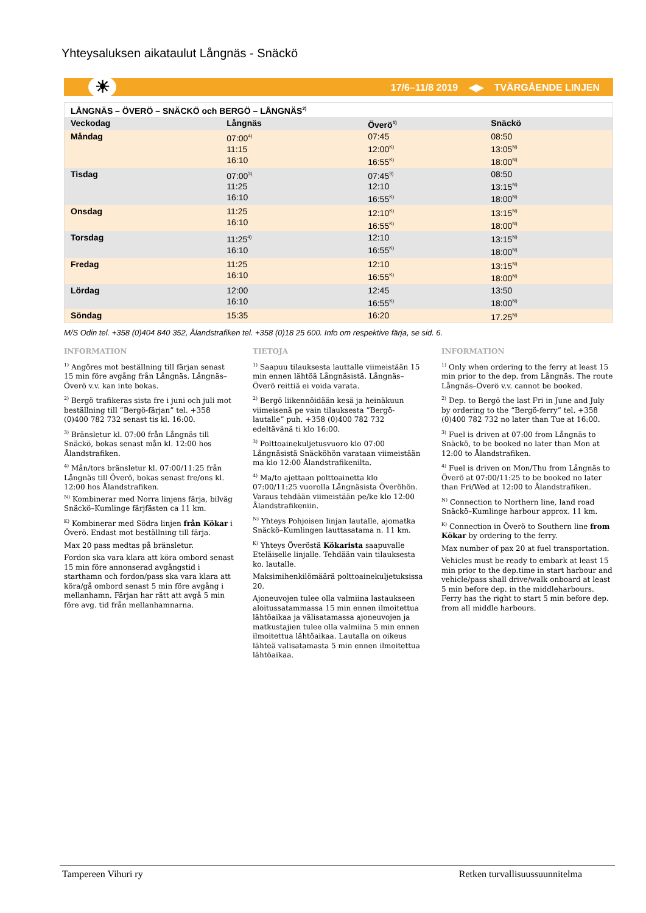Yhteysaluksen aikataulut Långnäs - Snäckö
☀ 17/6–11/8 2019 ◀▶ TVÄRGÅENDE LINJEN
| LÅNGNÄS – ÖVERÖ – SNÄCKÖ och BERGÖ – LÅNGNÄS<sup>2)</sup> | | | |
| --- | --- | --- | --- |
| Veckodag | Långnäs | Överö<sup>1)</sup> | Snäckö |
| Måndag | 07:00<sup>4)</sup> 11:15 16:10 | 07:45 12:00<sup>K)</sup> 16:55<sup>K)</sup> | 08:50 13:05<sup>N)</sup> 18:00<sup>N)</sup> |
| Tisdag | 07:00<sup>3)</sup> 11:25 16:10 | 07:45<sup>3)</sup> 12:10 16:55<sup>K)</sup> | 08:50 13:15<sup>N)</sup> 18:00<sup>N)</sup> |
| Onsdag | 11:25 16:10 | 12:10<sup>K)</sup> 16:55<sup>K)</sup> | 13:15<sup>N)</sup> 18:00<sup>N)</sup> |
| Torsdag | 11:25<sup>4)</sup> 16:10 | 12:10 16:55<sup>K)</sup> | 13:15<sup>N)</sup> 18:00<sup>N)</sup> |
| Fredag | 11:25 16:10 | 12:10 16:55<sup>K)</sup> | 13:15<sup>N)</sup> 18:00<sup>N)</sup> |
| Lördag | 12:00 16:10 | 12:45 16:55<sup>K)</sup> | 13:50 18:00<sup>N)</sup> |
| Söndag | 15:35 | 16:20 | 17.25<sup>N)</sup> |
M/S Odin tel. +358 (0)404 840 352, Ålandstrafiken tel. +358 (0)18 25 600. Info om respektive färja, se sid. 6.
INFORMATION
<sup>1)</sup> Angöres mot beställning till färjan senast 15 min före avgång från Långnäs. Långnäs–Överö v.v. kan inte bokas.
<sup>2)</sup> Bergö trafikeras sista fre i juni och juli mot beställning till ”Bergö-färjan” tel. +358 (0)400 782 732 senast tis kl. 16:00.
<sup>3)</sup> Bränsletur kl. 07:00 från Långnäs till Snäckö, bokas senast mån kl. 12:00 hos Ålandstrafiken.
<sup>4)</sup> Mån/tors bränsletur kl. 07:00/11:25 från Långnäs till Överö, bokas senast fre/ons kl. 12:00 hos Ålandstrafiken.
<sup>N)</sup> Kombinerar med Norra linjens färja, bilväg Snäckö–Kumlinge färjfästen ca 11 km.
<sup>K)</sup> Kombinerar med Södra linjen från Kökar i Överö. Endast mot beställning till färja.
Max 20 pass medtas på bränsletur.
Fordon ska vara klara att köra ombord senast 15 min före annonserad avgångstid i starthamn och fordon/pass ska vara klara att köra/gå ombord senast 5 min före avgång i mellanhamn. Färjan har rätt att avgå 5 min före avg. tid från mellanhamnarna.
TIETOJA
<sup>1)</sup> Saapuu tilauksesta lauttalle viimeistään 15 min ennen lähtöä Långnäsistä. Långnäs–Överö reittiä ei voida varata.
<sup>2)</sup> Bergö liikennöidään kesä ja heinäkuun viimeisenä pe vain tilauksesta ”Bergö-lautalle” puh. +358 (0)400 782 732 edeltävänä ti klo 16:00.
<sup>3)</sup> Polttoainekuljetusvuoro klo 07:00 Långnäsistä Snäcköhön varataan viimeistään ma klo 12:00 Ålandstrafikenilta.
<sup>4)</sup> Ma/to ajettaan polttoainetta klo 07:00/11:25 vuorolla Långnäsista Överöhön. Varaus tehdään viimeistään pe/ke klo 12:00 Ålandstrafikeniin.
<sup>N)</sup> Yhteys Pohjoisen linjan lautalle, ajomatka Snäckö–Kumlingen lauttasatama n. 11 km.
<sup>K)</sup> Yhteys Överöstä Kökarista saapuvalle Eteläiselle linjalle. Tehdään vain tilauksesta ko. lautalle.
Maksimihenkilömäärä polttoainekuljetuksissa 20.
Ajoneuvojen tulee olla valmiina lastaukseen aloitussatammassa 15 min ennen ilmoitettua lähtöaikaa ja välisatamassa ajoneuvojen ja matkustajien tulee olla valmiina 5 min ennen ilmoitettua lähtöaikaa. Lautalla on oikeus lähteä valisatamasta 5 min ennen ilmoitettua lähtöaikaa.
INFORMATION
<sup>1)</sup> Only when ordering to the ferry at least 15 min prior to the dep. from Långnäs. The route Långnäs–Överö v.v. cannot be booked.
<sup>2)</sup> Dep. to Bergö the last Fri in June and July by ordering to the “Bergö-ferry” tel. +358 (0)400 782 732 no later than Tue at 16:00.
<sup>3)</sup> Fuel is driven at 07:00 from Långnäs to Snäckö, to be booked no later than Mon at 12:00 to Ålandstrafiken.
<sup>4)</sup> Fuel is driven on Mon/Thu from Långnäs to Överö at 07:00/11:25 to be booked no later than Fri/Wed at 12:00 to Ålandstrafiken.
<sup>N)</sup> Connection to Northern line, land road Snäckö–Kumlinge harbour approx. 11 km.
<sup>K)</sup> Connection in Överö to Southern line from Kökar by ordering to the ferry.
Max number of pax 20 at fuel transportation.
Vehicles must be ready to embark at least 15 min prior to the dep.time in start harbour and vehicle/pass shall drive/walk onboard at least 5 min before dep. in the middleharbours. Ferry has the right to start 5 min before dep. from all middle harbours.
Tampereen Vihuri ry Retken turvallisuussuunnitelma